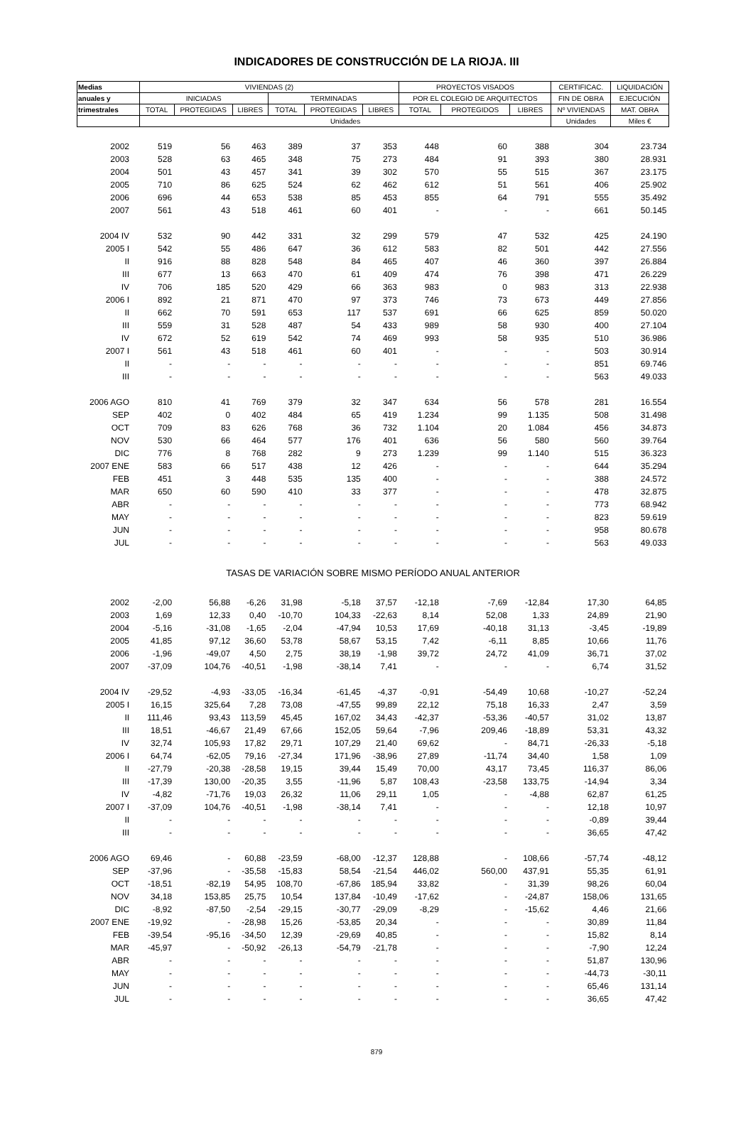INDICADORES DE CONSTRUCCIÓN DE LA RIOJA. III
| Medias | VIVIENDAS (2) | | | | | | PROYECTOS VISADOS | | | CERTIFICAC. | LIQUIDACIÓN |
| --- | --- | --- | --- | --- | --- | --- | --- | --- | --- | --- | --- |
| anuales y | INICIADAS | | | TERMINADAS | | | POR EL COLEGIO DE ARQUITECTOS | | | FIN DE OBRA | EJECUCIÓN |
| trimestrales | TOTAL | PROTEGIDAS | LIBRES | TOTAL | PROTEGIDAS | LIBRES | TOTAL | PROTEGIDOS | LIBRES | Nº VIVIENDAS | MAT. OBRA |
| | Unidades | | | | | | | | | Unidades | Miles € |
| 2002 | 519 | 56 | 463 | 389 | 37 | 353 | 448 | 60 | 388 | 304 | 23.734 |
| 2003 | 528 | 63 | 465 | 348 | 75 | 273 | 484 | 91 | 393 | 380 | 28.931 |
| 2004 | 501 | 43 | 457 | 341 | 39 | 302 | 570 | 55 | 515 | 367 | 23.175 |
| 2005 | 710 | 86 | 625 | 524 | 62 | 462 | 612 | 51 | 561 | 406 | 25.902 |
| 2006 | 696 | 44 | 653 | 538 | 85 | 453 | 855 | 64 | 791 | 555 | 35.492 |
| 2007 | 561 | 43 | 518 | 461 | 60 | 401 | - | - | - | 661 | 50.145 |
| 2004 IV | 532 | 90 | 442 | 331 | 32 | 299 | 579 | 47 | 532 | 425 | 24.190 |
| 2005 I | 542 | 55 | 486 | 647 | 36 | 612 | 583 | 82 | 501 | 442 | 27.556 |
| II | 916 | 88 | 828 | 548 | 84 | 465 | 407 | 46 | 360 | 397 | 26.884 |
| III | 677 | 13 | 663 | 470 | 61 | 409 | 474 | 76 | 398 | 471 | 26.229 |
| IV | 706 | 185 | 520 | 429 | 66 | 363 | 983 | 0 | 983 | 313 | 22.938 |
| 2006 I | 892 | 21 | 871 | 470 | 97 | 373 | 746 | 73 | 673 | 449 | 27.856 |
| II | 662 | 70 | 591 | 653 | 117 | 537 | 691 | 66 | 625 | 859 | 50.020 |
| III | 559 | 31 | 528 | 487 | 54 | 433 | 989 | 58 | 930 | 400 | 27.104 |
| IV | 672 | 52 | 619 | 542 | 74 | 469 | 993 | 58 | 935 | 510 | 36.986 |
| 2007 I | 561 | 43 | 518 | 461 | 60 | 401 | - | - | - | 503 | 30.914 |
| II | - | - | - | - | - | - | - | - | - | 851 | 69.746 |
| III | - | - | - | - | - | - | - | - | - | 563 | 49.033 |
| 2006 AGO | 810 | 41 | 769 | 379 | 32 | 347 | 634 | 56 | 578 | 281 | 16.554 |
| SEP | 402 | 0 | 402 | 484 | 65 | 419 | 1.234 | 99 | 1.135 | 508 | 31.498 |
| OCT | 709 | 83 | 626 | 768 | 36 | 732 | 1.104 | 20 | 1.084 | 456 | 34.873 |
| NOV | 530 | 66 | 464 | 577 | 176 | 401 | 636 | 56 | 580 | 560 | 39.764 |
| DIC | 776 | 8 | 768 | 282 | 9 | 273 | 1.239 | 99 | 1.140 | 515 | 36.323 |
| 2007 ENE | 583 | 66 | 517 | 438 | 12 | 426 | - | - | - | 644 | 35.294 |
| FEB | 451 | 3 | 448 | 535 | 135 | 400 | - | - | - | 388 | 24.572 |
| MAR | 650 | 60 | 590 | 410 | 33 | 377 | - | - | - | 478 | 32.875 |
| ABR | - | - | - | - | - | - | - | - | - | 773 | 68.942 |
| MAY | - | - | - | - | - | - | - | - | - | 823 | 59.619 |
| JUN | - | - | - | - | - | - | - | - | - | 958 | 80.678 |
| JUL | - | - | - | - | - | - | - | - | - | 563 | 49.033 |
| TASAS DE VARIACIÓN SOBRE MISMO PERÍODO ANUAL ANTERIOR | | | | | | | | | | | |
| 2002 | -2,00 | 56,88 | -6,26 | 31,98 | -5,18 | 37,57 | -12,18 | -7,69 | -12,84 | 17,30 | 64,85 |
| 2003 | 1,69 | 12,33 | 0,40 | -10,70 | 104,33 | -22,63 | 8,14 | 52,08 | 1,33 | 24,89 | 21,90 |
| 2004 | -5,16 | -31,08 | -1,65 | -2,04 | -47,94 | 10,53 | 17,69 | -40,18 | 31,13 | -3,45 | -19,89 |
| 2005 | 41,85 | 97,12 | 36,60 | 53,78 | 58,67 | 53,15 | 7,42 | -6,11 | 8,85 | 10,66 | 11,76 |
| 2006 | -1,96 | -49,07 | 4,50 | 2,75 | 38,19 | -1,98 | 39,72 | 24,72 | 41,09 | 36,71 | 37,02 |
| 2007 | -37,09 | 104,76 | -40,51 | -1,98 | -38,14 | 7,41 | - | - | - | 6,74 | 31,52 |
| 2004 IV | -29,52 | -4,93 | -33,05 | -16,34 | -61,45 | -4,37 | -0,91 | -54,49 | 10,68 | -10,27 | -52,24 |
| 2005 I | 16,15 | 325,64 | 7,28 | 73,08 | -47,55 | 99,89 | 22,12 | 75,18 | 16,33 | 2,47 | 3,59 |
| II | 111,46 | 93,43 | 113,59 | 45,45 | 167,02 | 34,43 | -42,37 | -53,36 | -40,57 | 31,02 | 13,87 |
| III | 18,51 | -46,67 | 21,49 | 67,66 | 152,05 | 59,64 | -7,96 | 209,46 | -18,89 | 53,31 | 43,32 |
| IV | 32,74 | 105,93 | 17,82 | 29,71 | 107,29 | 21,40 | 69,62 | - | 84,71 | -26,33 | -5,18 |
| 2006 I | 64,74 | -62,05 | 79,16 | -27,34 | 171,96 | -38,96 | 27,89 | -11,74 | 34,40 | 1,58 | 1,09 |
| II | -27,79 | -20,38 | -28,58 | 19,15 | 39,44 | 15,49 | 70,00 | 43,17 | 73,45 | 116,37 | 86,06 |
| III | -17,39 | 130,00 | -20,35 | 3,55 | -11,96 | 5,87 | 108,43 | -23,58 | 133,75 | -14,94 | 3,34 |
| IV | -4,82 | -71,76 | 19,03 | 26,32 | 11,06 | 29,11 | 1,05 | - | -4,88 | 62,87 | 61,25 |
| 2007 I | -37,09 | 104,76 | -40,51 | -1,98 | -38,14 | 7,41 | - | - | - | 12,18 | 10,97 |
| II | - | - | - | - | - | - | - | - | - | -0,89 | 39,44 |
| III | - | - | - | - | - | - | - | - | - | 36,65 | 47,42 |
| 2006 AGO | 69,46 | - | 60,88 | -23,59 | -68,00 | -12,37 | 128,88 | - | 108,66 | -57,74 | -48,12 |
| SEP | -37,96 | - | -35,58 | -15,83 | 58,54 | -21,54 | 446,02 | 560,00 | 437,91 | 55,35 | 61,91 |
| OCT | -18,51 | -82,19 | 54,95 | 108,70 | -67,86 | 185,94 | 33,82 | - | 31,39 | 98,26 | 60,04 |
| NOV | 34,18 | 153,85 | 25,75 | 10,54 | 137,84 | -10,49 | -17,62 | - | -24,87 | 158,06 | 131,65 |
| DIC | -8,92 | -87,50 | -2,54 | -29,15 | -30,77 | -29,09 | -8,29 | - | -15,62 | 4,46 | 21,66 |
| 2007 ENE | -19,92 | - | -28,98 | 15,26 | -53,85 | 20,34 | - | - | - | 30,89 | 11,84 |
| FEB | -39,54 | -95,16 | -34,50 | 12,39 | -29,69 | 40,85 | - | - | - | 15,82 | 8,14 |
| MAR | -45,97 | - | -50,92 | -26,13 | -54,79 | -21,78 | - | - | - | -7,90 | 12,24 |
| ABR | - | - | - | - | - | - | - | - | - | 51,87 | 130,96 |
| MAY | - | - | - | - | - | - | - | - | - | -44,73 | -30,11 |
| JUN | - | - | - | - | - | - | - | - | - | 65,46 | 131,14 |
| JUL | - | - | - | - | - | - | - | - | - | 36,65 | 47,42 |
879